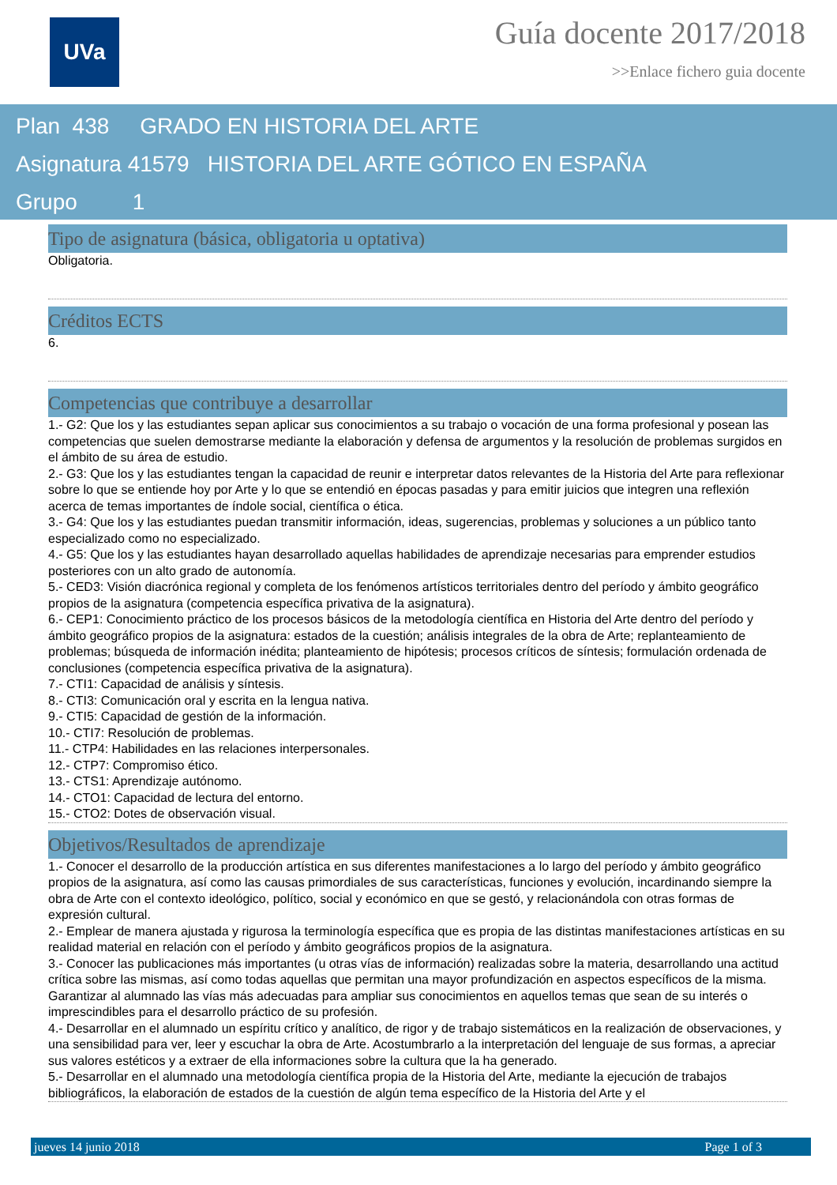UVa
Guía docente 2017/2018
>>Enlace fichero guia docente
Plan 438 GRADO EN HISTORIA DEL ARTE
Asignatura 41579 HISTORIA DEL ARTE GÓTICO EN ESPAÑA
Grupo 1
Tipo de asignatura (básica, obligatoria u optativa)
Obligatoria.
Créditos ECTS
6.
Competencias que contribuye a desarrollar
1.- G2: Que los y las estudiantes sepan aplicar sus conocimientos a su trabajo o vocación de una forma profesional y posean las competencias que suelen demostrarse mediante la elaboración y defensa de argumentos y la resolución de problemas surgidos en el ámbito de su área de estudio.
2.- G3: Que los y las estudiantes tengan la capacidad de reunir e interpretar datos relevantes de la Historia del Arte para reflexionar sobre lo que se entiende hoy por Arte y lo que se entendió en épocas pasadas y para emitir juicios que integren una reflexión acerca de temas importantes de índole social, científica o ética.
3.- G4: Que los y las estudiantes puedan transmitir información, ideas, sugerencias, problemas y soluciones a un público tanto especializado como no especializado.
4.- G5: Que los y las estudiantes hayan desarrollado aquellas habilidades de aprendizaje necesarias para emprender estudios posteriores con un alto grado de autonomía.
5.- CED3: Visión diacrónica regional y completa de los fenómenos artísticos territoriales dentro del período y ámbito geográfico propios de la asignatura (competencia específica privativa de la asignatura).
6.- CEP1: Conocimiento práctico de los procesos básicos de la metodología científica en Historia del Arte dentro del período y ámbito geográfico propios de la asignatura: estados de la cuestión; análisis integrales de la obra de Arte; replanteamiento de problemas; búsqueda de información inédita; planteamiento de hipótesis; procesos críticos de síntesis; formulación ordenada de conclusiones (competencia específica privativa de la asignatura).
7.- CTI1: Capacidad de análisis y síntesis.
8.- CTI3: Comunicación oral y escrita en la lengua nativa.
9.- CTI5: Capacidad de gestión de la información.
10.- CTI7: Resolución de problemas.
11.- CTP4: Habilidades en las relaciones interpersonales.
12.- CTP7: Compromiso ético.
13.- CTS1: Aprendizaje autónomo.
14.- CTO1: Capacidad de lectura del entorno.
15.- CTO2: Dotes de observación visual.
Objetivos/Resultados de aprendizaje
1.- Conocer el desarrollo de la producción artística en sus diferentes manifestaciones a lo largo del período y ámbito geográfico propios de la asignatura, así como las causas primordiales de sus características, funciones y evolución, incardinando siempre la obra de Arte con el contexto ideológico, político, social y económico en que se gestó, y relacionándola con otras formas de expresión cultural.
2.- Emplear de manera ajustada y rigurosa la terminología específica que es propia de las distintas manifestaciones artísticas en su realidad material en relación con el período y ámbito geográficos propios de la asignatura.
3.- Conocer las publicaciones más importantes (u otras vías de información) realizadas sobre la materia, desarrollando una actitud crítica sobre las mismas, así como todas aquellas que permitan una mayor profundización en aspectos específicos de la misma. Garantizar al alumnado las vías más adecuadas para ampliar sus conocimientos en aquellos temas que sean de su interés o imprescindibles para el desarrollo práctico de su profesión.
4.- Desarrollar en el alumnado un espíritu crítico y analítico, de rigor y de trabajo sistemáticos en la realización de observaciones, y una sensibilidad para ver, leer y escuchar la obra de Arte. Acostumbrarlo a la interpretación del lenguaje de sus formas, a apreciar sus valores estéticos y a extraer de ella informaciones sobre la cultura que la ha generado.
5.- Desarrollar en el alumnado una metodología científica propia de la Historia del Arte, mediante la ejecución de trabajos bibliográficos, la elaboración de estados de la cuestión de algún tema específico de la Historia del Arte y el
jueves 14 junio 2018 Page 1 of 3